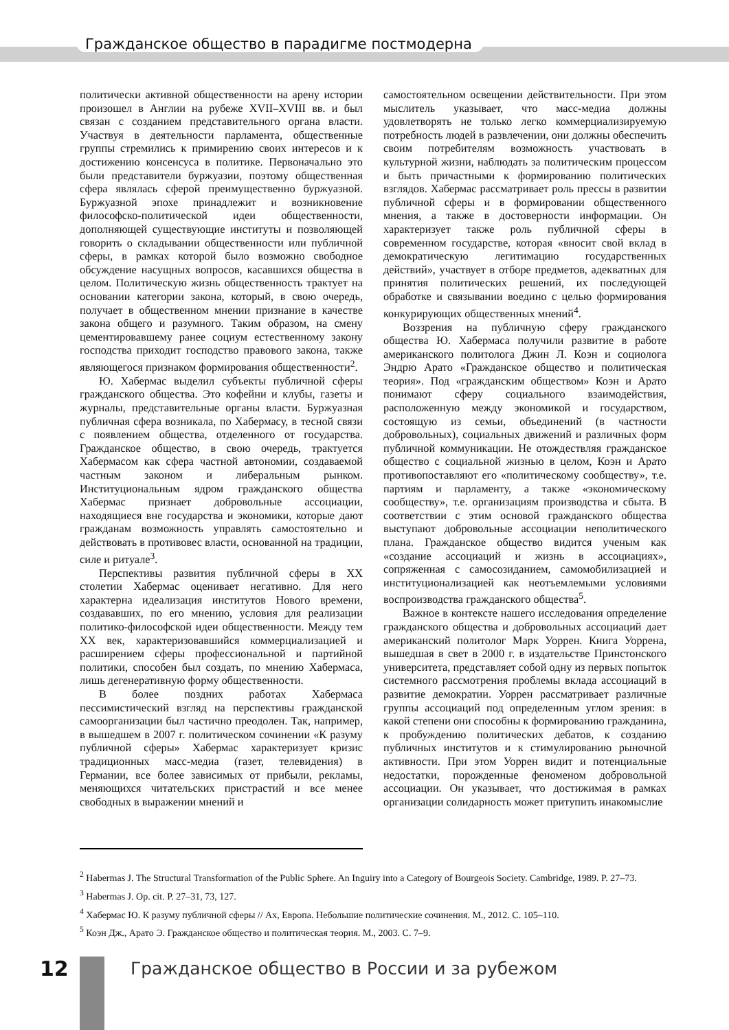Гражданское общество в парадигме постмодерна
политически активной общественности на арену истории произошел в Англии на рубеже XVII–XVIII вв. и был связан с созданием представительного органа власти. Участвуя в деятельности парламента, общественные группы стремились к примирению своих интересов и к достижению консенсуса в политике. Первоначально это были представители буржуазии, поэтому общественная сфера являлась сферой преимущественно буржуазной. Буржуазной эпохе принадлежит и возникновение философско-политической идеи общественности, дополняющей существующие институты и позволяющей говорить о складывании общественности или публичной сферы, в рамках которой было возможно свободное обсуждение насущных вопросов, касавшихся общества в целом. Политическую жизнь общественность трактует на основании категории закона, который, в свою очередь, получает в общественном мнении признание в качестве закона общего и разумного. Таким образом, на смену цементировавшему ранее социум естественному закону господства приходит господство правового закона, также являющегося признаком формирования общественности<sup>2</sup>.
Ю. Хабермас выделил субъекты публичной сферы гражданского общества. Это кофейни и клубы, газеты и журналы, представительные органы власти. Буржуазная публичная сфера возникала, по Хабермасу, в тесной связи с появлением общества, отделенного от государства. Гражданское общество, в свою очередь, трактуется Хабермасом как сфера частной автономии, создаваемой частным законом и либеральным рынком. Институциональным ядром гражданского общества Хабермас признает добровольные ассоциации, находящиеся вне государства и экономики, которые дают гражданам возможность управлять самостоятельно и действовать в противовес власти, основанной на традиции, силе и ритуале<sup>3</sup>.
Перспективы развития публичной сферы в XX столетии Хабермас оценивает негативно. Для него характерна идеализация институтов Нового времени, создававших, по его мнению, условия для реализации политико-философской идеи общественности. Между тем XX век, характеризовавшийся коммерциализацией и расширением сферы профессиональной и партийной политики, способен был создать, по мнению Хабермаса, лишь дегенеративную форму общественности.
В более поздних работах Хабермаса пессимистический взгляд на перспективы гражданской самоорганизации был частично преодолен. Так, например, в вышедшем в 2007 г. политическом сочинении «К разуму публичной сферы» Хабермас характеризует кризис традиционных масс-медиа (газет, телевидения) в Германии, все более зависимых от прибыли, рекламы, меняющихся читательских пристрастий и все менее свободных в выражении мнений и
самостоятельном освещении действительности. При этом мыслитель указывает, что масс-медиа должны удовлетворять не только легко коммерциализируемую потребность людей в развлечении, они должны обеспечить своим потребителям возможность участвовать в культурной жизни, наблюдать за политическим процессом и быть причастными к формированию политических взглядов. Хабермас рассматривает роль прессы в развитии публичной сферы и в формировании общественного мнения, а также в достоверности информации. Он характеризует также роль публичной сферы в современном государстве, которая «вносит свой вклад в демократическую легитимацию государственных действий», участвует в отборе предметов, адекватных для принятия политических решений, их последующей обработке и связывании воедино с целью формирования конкурирующих общественных мнений<sup>4</sup>.
Воззрения на публичную сферу гражданского общества Ю. Хабермаса получили развитие в работе американского политолога Джин Л. Коэн и социолога Эндрю Арато «Гражданское общество и политическая теория». Под «гражданским обществом» Коэн и Арато понимают сферу социального взаимодействия, расположенную между экономикой и государством, состоящую из семьи, объединений (в частности добровольных), социальных движений и различных форм публичной коммуникации. Не отождествляя гражданское общество с социальной жизнью в целом, Коэн и Арато противопоставляют его «политическому сообществу», т.е. партиям и парламенту, а также «экономическому сообществу», т.е. организациям производства и сбыта. В соответствии с этим основой гражданского общества выступают добровольные ассоциации неполитического плана. Гражданское общество видится ученым как «создание ассоциаций и жизнь в ассоциациях», сопряженная с самосозиданием, самомобилизацией и институционализацией как неотъемлемыми условиями воспроизводства гражданского общества<sup>5</sup>.
Важное в контексте нашего исследования определение гражданского общества и добровольных ассоциаций дает американский политолог Марк Уоррен. Книга Уоррена, вышедшая в свет в 2000 г. в издательстве Принстонского университета, представляет собой одну из первых попыток системного рассмотрения проблемы вклада ассоциаций в развитие демократии. Уоррен рассматривает различные группы ассоциаций под определенным углом зрения: в какой степени они способны к формированию гражданина, к пробуждению политических дебатов, к созданию публичных институтов и к стимулированию рыночной активности. При этом Уоррен видит и потенциальные недостатки, порожденные феноменом добровольной ассоциации. Он указывает, что достижимая в рамках организации солидарность может притупить инакомыслие
<sup>2</sup> Habermas J. The Structural Transformation of the Public Sphere. An Inguiry into a Category of Bourgeois Society. Cambridge, 1989. P. 27–73.
<sup>3</sup> Habermas J. Op. cit. P. 27–31, 73, 127.
<sup>4</sup> Хабермас Ю. К разуму публичной сферы // Ах, Европа. Небольшие политические сочинения. М., 2012. С. 105–110.
<sup>5</sup> Коэн Дж., Арато Э. Гражданское общество и политическая теория. М., 2003. С. 7–9.
12
Гражданское общество в России и за рубежом